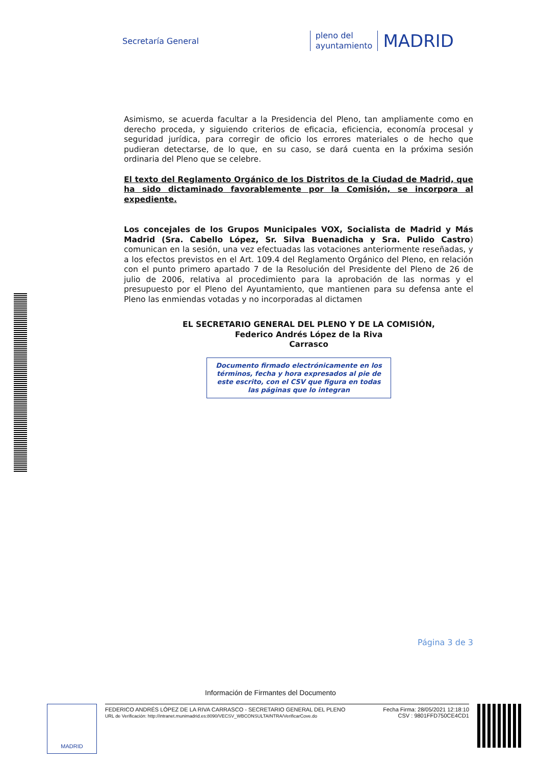Secretaría General
pleno del
ayuntamiento
MADRID
Asimismo, se acuerda facultar a la Presidencia del Pleno, tan ampliamente como en derecho proceda, y siguiendo criterios de eficacia, eficiencia, economía procesal y seguridad jurídica, para corregir de oficio los errores materiales o de hecho que pudieran detectarse, de lo que, en su caso, se dará cuenta en la próxima sesión ordinaria del Pleno que se celebre.
El texto del Reglamento Orgánico de los Distritos de la Ciudad de Madrid, que ha sido dictaminado favorablemente por la Comisión, se incorpora al expediente.
Los concejales de los Grupos Municipales VOX, Socialista de Madrid y Más Madrid (Sra. Cabello López, Sr. Silva Buenadicha y Sra. Pulido Castro) comunican en la sesión, una vez efectuadas las votaciones anteriormente reseñadas, y a los efectos previstos en el Art. 109.4 del Reglamento Orgánico del Pleno, en relación con el punto primero apartado 7 de la Resolución del Presidente del Pleno de 26 de julio de 2006, relativa al procedimiento para la aprobación de las normas y el presupuesto por el Pleno del Ayuntamiento, que mantienen para su defensa ante el Pleno las enmiendas votadas y no incorporadas al dictamen
EL SECRETARIO GENERAL DEL PLENO Y DE LA COMISIÓN,
Federico Andrés López de la Riva
Carrasco
Documento firmado electrónicamente en los términos, fecha y hora expresados al pie de este escrito, con el CSV que figura en todas las páginas que lo integran
Página 3 de 3
Información de Firmantes del Documento
MADRID
FEDERICO ANDRÉS LÓPEZ DE LA RIVA CARRASCO - SECRETARIO GENERAL DEL PLENO
URL de Verificación: http://intranet.munimadrid.es:8090/VECSV_WBCONSULTAINTRA/VerificarCove.do
Fecha Firma: 28/05/2021 12:18:10
CSV : 9801FFD750CE4CD1